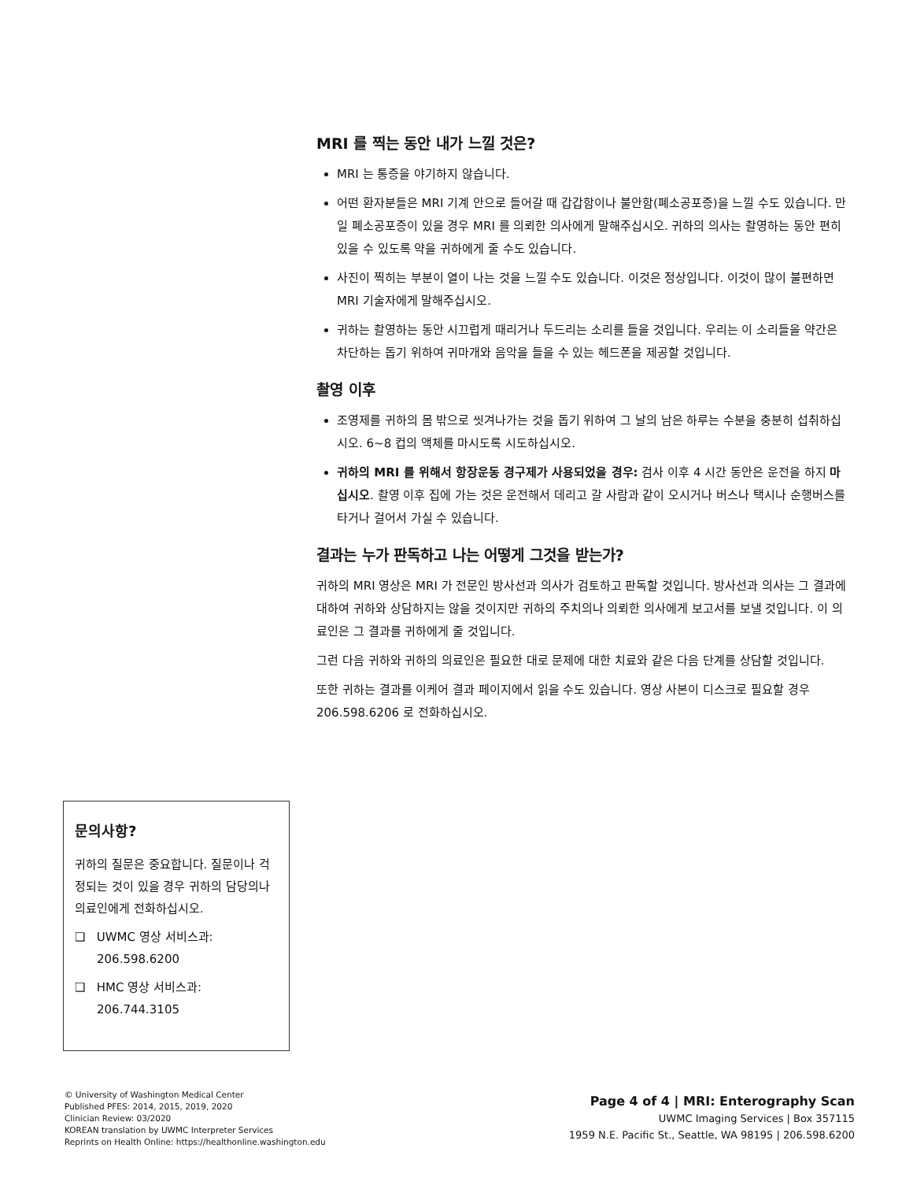MRI 를 찍는 동안 내가 느낄 것은?
MRI 는 통증을 야기하지 않습니다.
어떤 환자분들은 MRI 기계 안으로 들어갈 때 갑갑함이나 불안함(폐소공포증)을 느낄 수도 있습니다. 만일 폐소공포증이 있을 경우 MRI 를 의뢰한 의사에게 말해주십시오. 귀하의 의사는 촬영하는 동안 편히 있을 수 있도록 약을 귀하에게 줄 수도 있습니다.
사진이 찍히는 부분이 열이 나는 것을 느낄 수도 있습니다. 이것은 정상입니다. 이것이 많이 불편하면 MRI 기술자에게 말해주십시오.
귀하는 촬영하는 동안 시끄럽게 때리거나 두드리는 소리를 들을 것입니다. 우리는 이 소리들을 약간은 차단하는 돕기 위하여 귀마개와 음악을 들을 수 있는 헤드폰을 제공할 것입니다.
촬영 이후
조영제를 귀하의 몸 밖으로 씻겨나가는 것을 돕기 위하여 그 날의 남은 하루는 수분을 충분히 섭취하십시오. 6~8 컵의 액체를 마시도록 시도하십시오.
귀하의 MRI 를 위해서 항장운동 경구제가 사용되었을 경우: 검사 이후 4 시간 동안은 운전을 하지 마십시오. 촬영 이후 집에 가는 것은 운전해서 데리고 갈 사람과 같이 오시거나 버스나 택시나 순행버스를 타거나 걸어서 가실 수 있습니다.
결과는 누가 판독하고 나는 어떻게 그것을 받는가?
귀하의 MRI 영상은 MRI 가 전문인 방사선과 의사가 검토하고 판독할 것입니다. 방사선과 의사는 그 결과에 대하여 귀하와 상담하지는 않을 것이지만 귀하의 주치의나 의뢰한 의사에게 보고서를 보낼 것입니다. 이 의료인은 그 결과를 귀하에게 줄 것입니다.
그런 다음 귀하와 귀하의 의료인은 필요한 대로 문제에 대한 치료와 같은 다음 단계를 상담할 것입니다.
또한 귀하는 결과를 이케어 결과 페이지에서 읽을 수도 있습니다. 영상 사본이 디스크로 필요할 경우 206.598.6206 로 전화하십시오.
문의사항?
귀하의 질문은 중요합니다. 질문이나 걱정되는 것이 있을 경우 귀하의 담당의나 의료인에게 전화하십시오.
❑ UWMC 영상 서비스과: 206.598.6200
❑ HMC 영상 서비스과: 206.744.3105
© University of Washington Medical Center
Published PFES: 2014, 2015, 2019, 2020
Clinician Review: 03/2020
KOREAN translation by UWMC Interpreter Services
Reprints on Health Online: https://healthonline.washington.edu
Page 4 of 4 | MRI: Enterography Scan
UWMC Imaging Services | Box 357115
1959 N.E. Pacific St., Seattle, WA 98195 | 206.598.6200